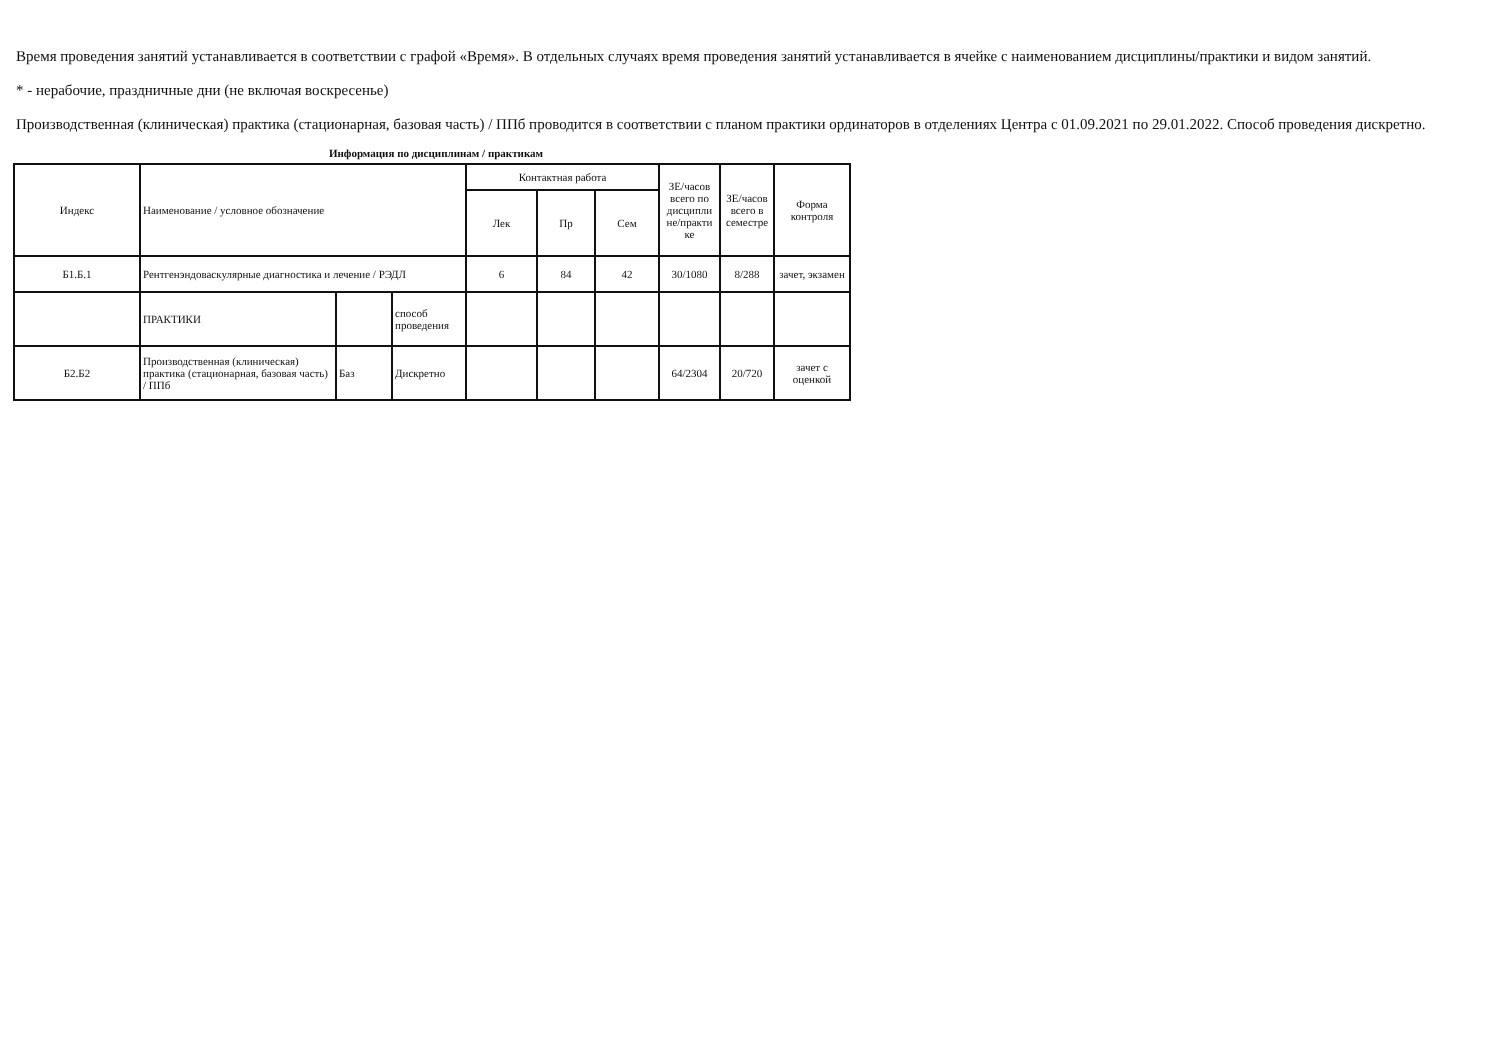Время проведения занятий устанавливается в соответствии с графой «Время». В отдельных случаях время проведения занятий устанавливается в ячейке с наименованием дисциплины/практики и видом занятий.
* - нерабочие, праздничные дни (не включая воскресенье)
Производственная (клиническая) практика (стационарная, базовая часть) / ППб проводится в соответствии с планом практики ординаторов в отделениях Центра с 01.09.2021 по 29.01.2022. Способ проведения дискретно.
Информация по дисциплинам / практикам
| Индекс | Наименование / условное обозначение | | | Контактная работа | | | ЗЕ/часов всего по дисципли не/практи ке | ЗЕ/часов всего в семестре | Форма контроля |
| --- | --- | --- | --- | --- | --- | --- | --- | --- | --- |
| | | | | Лек | Пр | Сем | | | |
| Б1.Б.1 | Рентгенэндоваскулярные диагностика и лечение / РЭДЛ | | | 6 | 84 | 42 | 30/1080 | 8/288 | зачет, экзамен |
| | ПРАКТИКИ | | способ проведения | | | | | | |
| Б2.Б2 | Производственная (клиническая) практика (стационарная, базовая часть) / ППб | Баз | Дискретно | | | | 64/2304 | 20/720 | зачет с оценкой |